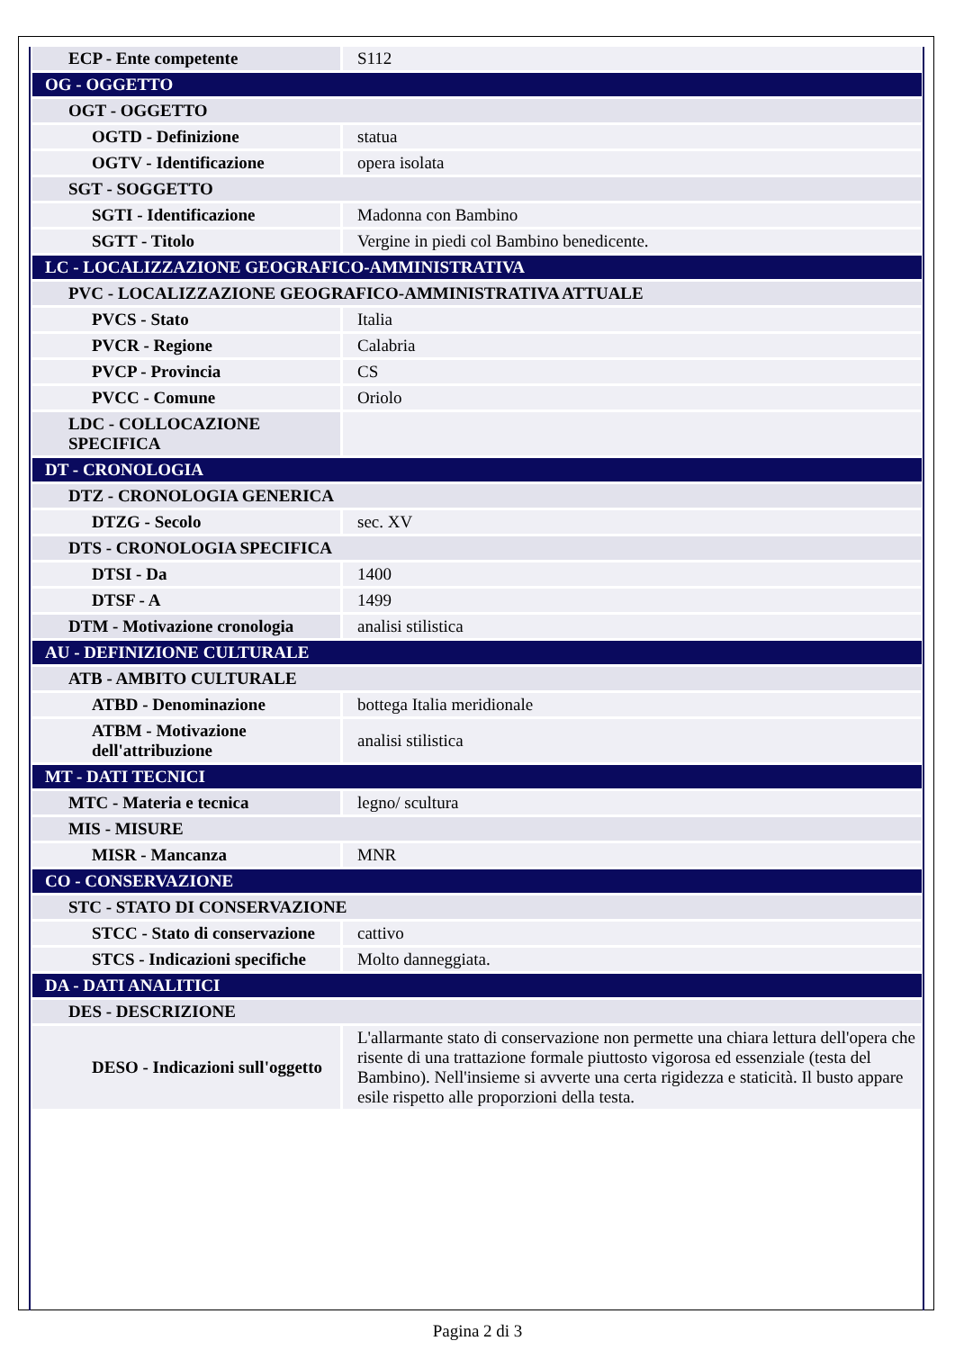| ECP - Ente competente | S112 |
| OG - OGGETTO | |
| OGT - OGGETTO | |
| OGTD - Definizione | statua |
| OGTV - Identificazione | opera isolata |
| SGT - SOGGETTO | |
| SGTI - Identificazione | Madonna con Bambino |
| SGTT - Titolo | Vergine in piedi col Bambino benedicente. |
| LC - LOCALIZZAZIONE GEOGRAFICO-AMMINISTRATIVA | |
| PVC - LOCALIZZAZIONE GEOGRAFICO-AMMINISTRATIVA ATTUALE | |
| PVCS - Stato | Italia |
| PVCR - Regione | Calabria |
| PVCP - Provincia | CS |
| PVCC - Comune | Oriolo |
| LDC - COLLOCAZIONE SPECIFICA | |
| DT - CRONOLOGIA | |
| DTZ - CRONOLOGIA GENERICA | |
| DTZG - Secolo | sec. XV |
| DTS - CRONOLOGIA SPECIFICA | |
| DTSI - Da | 1400 |
| DTSF - A | 1499 |
| DTM - Motivazione cronologia | analisi stilistica |
| AU - DEFINIZIONE CULTURALE | |
| ATB - AMBITO CULTURALE | |
| ATBD - Denominazione | bottega Italia meridionale |
| ATBM - Motivazione dell'attribuzione | analisi stilistica |
| MT - DATI TECNICI | |
| MTC - Materia e tecnica | legno/ scultura |
| MIS - MISURE | |
| MISR - Mancanza | MNR |
| CO - CONSERVAZIONE | |
| STC - STATO DI CONSERVAZIONE | |
| STCC - Stato di conservazione | cattivo |
| STCS - Indicazioni specifiche | Molto danneggiata. |
| DA - DATI ANALITICI | |
| DES - DESCRIZIONE | |
| DESO - Indicazioni sull'oggetto | L'allarmante stato di conservazione non permette una chiara lettura dell'opera che risente di una trattazione formale piuttosto vigorosa ed essenziale (testa del Bambino). Nell'insieme si avverte una certa rigidezza e staticità. Il busto appare esile rispetto alle proporzioni della testa. |
Pagina 2 di 3